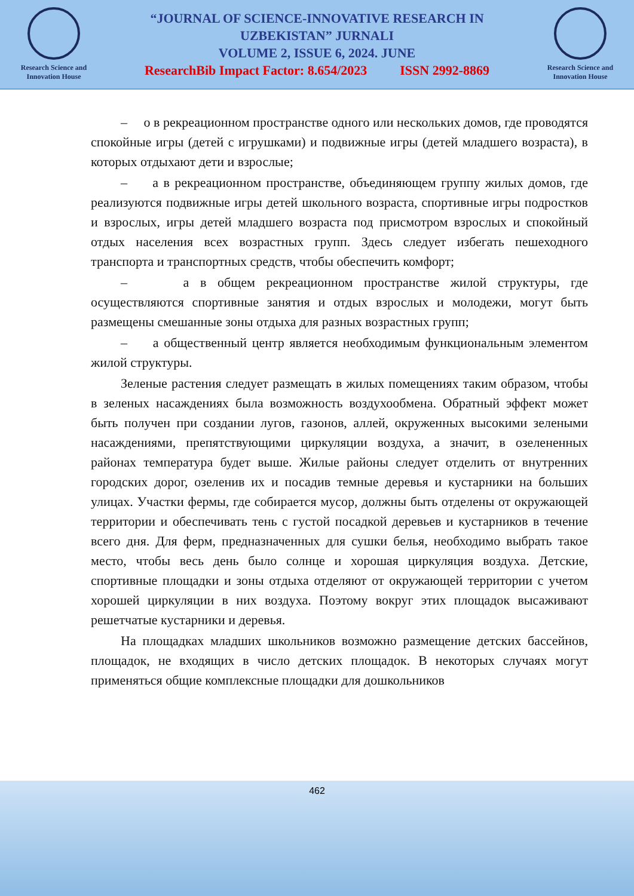Research Science and Innovation House
“JOURNAL OF SCIENCE-INNOVATIVE RESEARCH IN
UZBEKISTAN” JURNALI
VOLUME 2, ISSUE 6, 2024. JUNE
ResearchBib Impact Factor: 8.654/2023 ISSN 2992-8869
Research Science and Innovation House
– о в рекреационном пространстве одного или нескольких домов, где проводятся спокойные игры (детей с игрушками) и подвижные игры (детей младшего возраста), в которых отдыхают дети и взрослые;
– а в рекреационном пространстве, объединяющем группу жилых домов, где реализуются подвижные игры детей школьного возраста, спортивные игры подростков и взрослых, игры детей младшего возраста под присмотром взрослых и спокойный отдых населения всех возрастных групп. Здесь следует избегать пешеходного транспорта и транспортных средств, чтобы обеспечить комфорт;
– а в общем рекреационном пространстве жилой структуры, где осуществляются спортивные занятия и отдых взрослых и молодежи, могут быть размещены смешанные зоны отдыха для разных возрастных групп;
– а общественный центр является необходимым функциональным элементом жилой структуры.
Зеленые растения следует размещать в жилых помещениях таким образом, чтобы в зеленых насаждениях была возможность воздухообмена. Обратный эффект может быть получен при создании лугов, газонов, аллей, окруженных высокими зелеными насаждениями, препятствующими циркуляции воздуха, а значит, в озелененных районах температура будет выше. Жилые районы следует отделить от внутренних городских дорог, озеленив их и посадив темные деревья и кустарники на больших улицах. Участки фермы, где собирается мусор, должны быть отделены от окружающей территории и обеспечивать тень с густой посадкой деревьев и кустарников в течение всего дня. Для ферм, предназначенных для сушки белья, необходимо выбрать такое место, чтобы весь день было солнце и хорошая циркуляция воздуха. Детские, спортивные площадки и зоны отдыха отделяют от окружающей территории с учетом хорошей циркуляции в них воздуха. Поэтому вокруг этих площадок высаживают решетчатые кустарники и деревья.
На площадках младших школьников возможно размещение детских бассейнов, площадок, не входящих в число детских площадок. В некоторых случаях могут применяться общие комплексные площадки для дошкольников
462